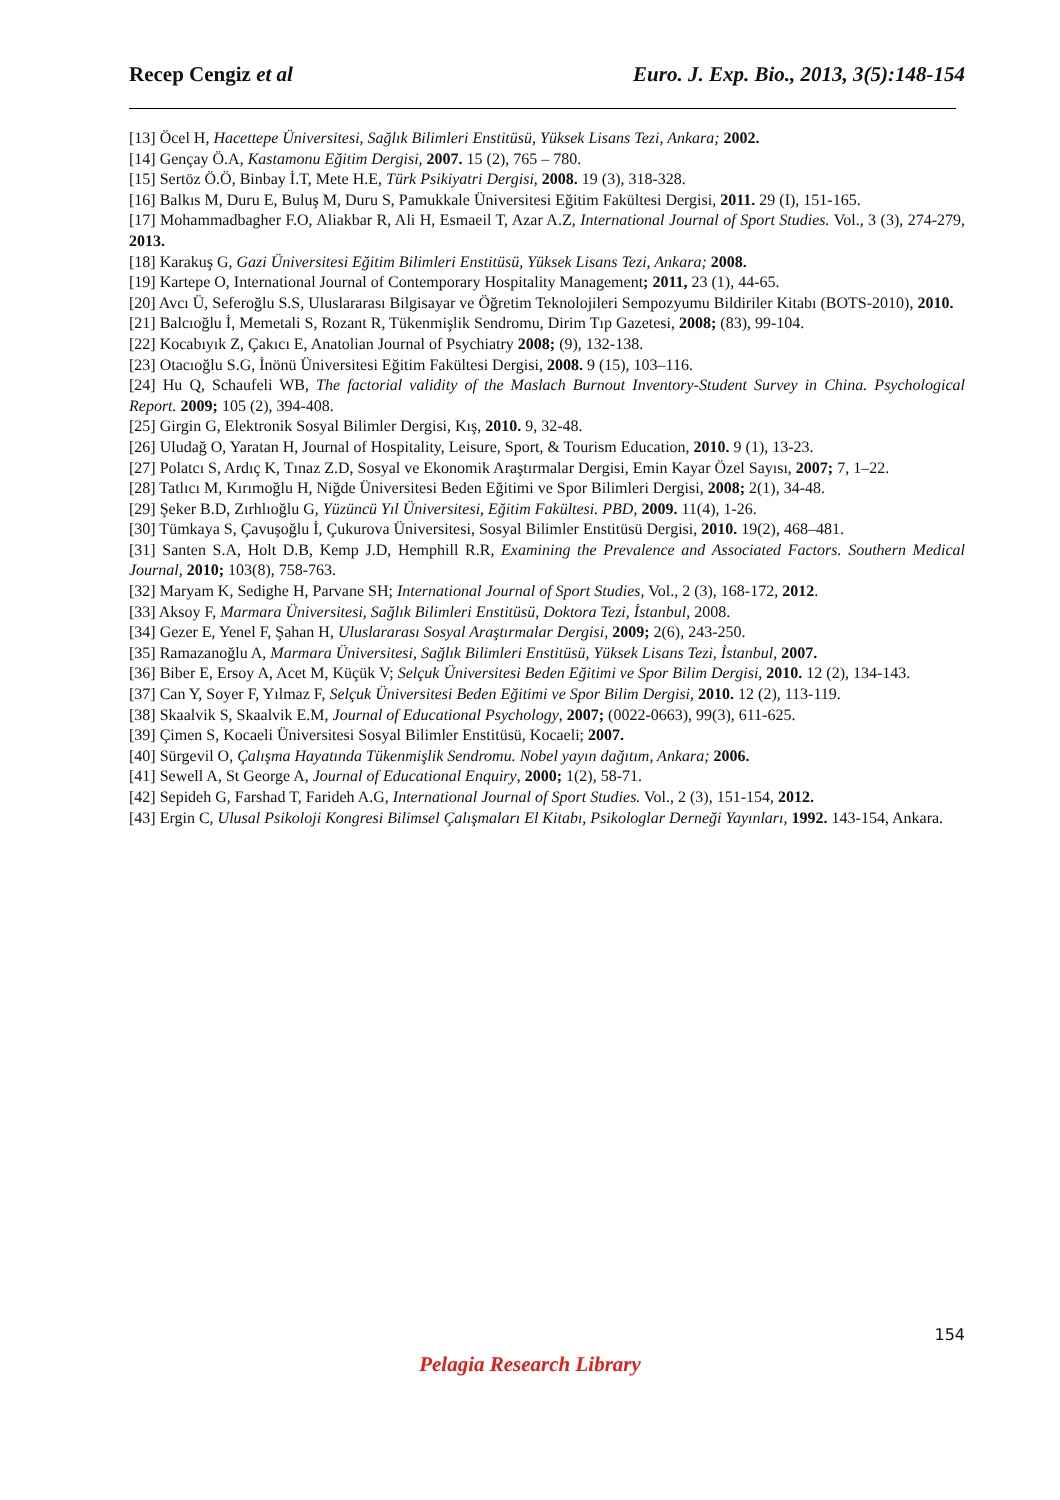Recep Cengiz et al Euro. J. Exp. Bio., 2013, 3(5):148-154
[13] Öcel H, Hacettepe Üniversitesi, Sağlık Bilimleri Enstitüsü, Yüksek Lisans Tezi, Ankara; 2002.
[14] Gençay Ö.A, Kastamonu Eğitim Dergisi, 2007. 15 (2), 765 – 780.
[15] Sertöz Ö.Ö, Binbay İ.T, Mete H.E, Türk Psikiyatri Dergisi, 2008. 19 (3), 318-328.
[16] Balkıs M, Duru E, Buluş M, Duru S, Pamukkale Üniversitesi Eğitim Fakültesi Dergisi, 2011. 29 (I), 151-165.
[17] Mohammadbagher F.O, Aliakbar R, Ali H, Esmaeil T, Azar A.Z, International Journal of Sport Studies. Vol., 3 (3), 274-279, 2013.
[18] Karakuş G, Gazi Üniversitesi Eğitim Bilimleri Enstitüsü, Yüksek Lisans Tezi, Ankara; 2008.
[19] Kartepe O, International Journal of Contemporary Hospitality Management; 2011, 23 (1), 44-65.
[20] Avcı Ü, Seferoğlu S.S, Uluslararası Bilgisayar ve Öğretim Teknolojileri Sempozyumu Bildiriler Kitabı (BOTS-2010), 2010.
[21] Balcıoğlu İ, Memetali S, Rozant R, Tükenmişlik Sendromu, Dirim Tıp Gazetesi, 2008; (83), 99-104.
[22] Kocabıyık Z, Çakıcı E, Anatolian Journal of Psychiatry 2008; (9), 132-138.
[23] Otacıoğlu S.G, İnönü Üniversitesi Eğitim Fakültesi Dergisi, 2008. 9 (15), 103–116.
[24] Hu Q, Schaufeli WB, The factorial validity of the Maslach Burnout Inventory-Student Survey in China. Psychological Report. 2009; 105 (2), 394-408.
[25] Girgin G, Elektronik Sosyal Bilimler Dergisi, Kış, 2010. 9, 32-48.
[26] Uludağ O, Yaratan H, Journal of Hospitality, Leisure, Sport, & Tourism Education, 2010. 9 (1), 13-23.
[27] Polatcı S, Ardıç K, Tınaz Z.D, Sosyal ve Ekonomik Araştırmalar Dergisi, Emin Kayar Özel Sayısı, 2007; 7, 1–22.
[28] Tatlıcı M, Kırımoğlu H, Niğde Üniversitesi Beden Eğitimi ve Spor Bilimleri Dergisi, 2008; 2(1), 34-48.
[29] Şeker B.D, Zırhlıoğlu G, Yüzüncü Yıl Üniversitesi, Eğitim Fakültesi. PBD, 2009. 11(4), 1-26.
[30] Tümkaya S, Çavuşoğlu İ, Çukurova Üniversitesi, Sosyal Bilimler Enstitüsü Dergisi, 2010. 19(2), 468–481.
[31] Santen S.A, Holt D.B, Kemp J.D, Hemphill R.R, Examining the Prevalence and Associated Factors. Southern Medical Journal, 2010; 103(8), 758-763.
[32] Maryam K, Sedighe H, Parvane SH; International Journal of Sport Studies, Vol., 2 (3), 168-172, 2012.
[33] Aksoy F, Marmara Üniversitesi, Sağlık Bilimleri Enstitüsü, Doktora Tezi, İstanbul, 2008.
[34] Gezer E, Yenel F, Şahan H, Uluslararası Sosyal Araştırmalar Dergisi, 2009; 2(6), 243-250.
[35] Ramazanoğlu A, Marmara Üniversitesi, Sağlık Bilimleri Enstitüsü, Yüksek Lisans Tezi, İstanbul, 2007.
[36] Biber E, Ersoy A, Acet M, Küçük V; Selçuk Üniversitesi Beden Eğitimi ve Spor Bilim Dergisi, 2010. 12 (2), 134-143.
[37] Can Y, Soyer F, Yılmaz F, Selçuk Üniversitesi Beden Eğitimi ve Spor Bilim Dergisi, 2010. 12 (2), 113-119.
[38] Skaalvik S, Skaalvik E.M, Journal of Educational Psychology, 2007; (0022-0663), 99(3), 611-625.
[39] Çimen S, Kocaeli Üniversitesi Sosyal Bilimler Enstitüsü, Kocaeli; 2007.
[40] Sürgevil O, Çalışma Hayatında Tükenmişlik Sendromu. Nobel yayın dağıtım, Ankara; 2006.
[41] Sewell A, St George A, Journal of Educational Enquiry, 2000; 1(2), 58-71.
[42] Sepideh G, Farshad T, Farideh A.G, International Journal of Sport Studies. Vol., 2 (3), 151-154, 2012.
[43] Ergin C, Ulusal Psikoloji Kongresi Bilimsel Çalışmaları El Kitabı, Psikologlar Derneği Yayınları, 1992. 143-154, Ankara.
154
Pelagia Research Library